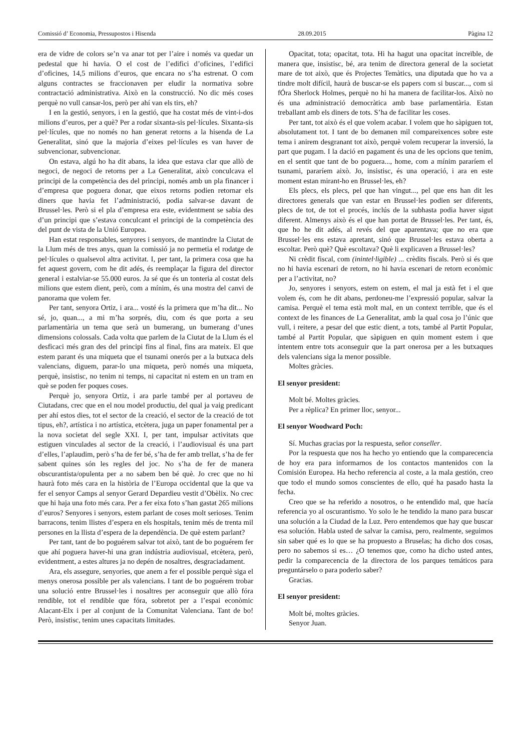Comissió d’ Economia, Pressupostos i Hisenda 28.09.2015 Pàgina 12
era de vidre de colors se’n va anar tot per l’aire i només va quedar un pedestal que hi havia. O el cost de l’edifici d’oficines, l’edifici d’oficines, 14,5 milions d’euros, que encara no s’ha estrenat. O com alguns contractes se fraccionaven per eludir la normativa sobre contractació administrativa. Això en la construcció. No dic més coses perquè no vull cansar-los, però per ahí van els tirs, eh?
I en la gestió, senyors, i en la gestió, que ha costat més de vint-i-dos milions d’euros, per a què? Per a rodar sixanta-sis pel·lícules. Sixanta-sis pel·lícules, que no només no han generat retorns a la hisenda de La Generalitat, sinó que la majoria d’eixes pel·lícules es van haver de subvencionar, subvencionar.
On estava, algú ho ha dit abans, la idea que estava clar que allò de negoci, de negoci de retorns per a La Generalitat, això conculcava el principi de la competència des del principi, només amb un pla financer i d’empresa que poguera donar, que eixos retorns podien retornar els diners que havia fet l’administració, podia salvar-se davant de Brussel·les. Però si el pla d’empresa era este, evidentment se sabia des d’un principi que s’estava conculcant el principi de la competència des del punt de vista de la Unió Europea.
Han estat responsables, senyores i senyors, de mantindre la Ciutat de la Llum més de tres anys, quan la comissió ja no permetia el rodatge de pel·lícules o qualsevol altra activitat. I, per tant, la primera cosa que ha fet aquest govern, com he dit adés, és reemplaçar la figura del director general i estalviar-se 55.000 euros. Ja sé que és un tonteria al costat dels milions que estem dient, però, com a mínim, és una mostra del canvi de panorama que volem fer.
Per tant, senyora Ortiz, i ara... vosté és la primera que m’ha dit... No sé, jo, quan..., a mi m’ha sorprés, diu, com és que porta a seu parlamentària un tema que serà un bumerang, un bumerang d’unes dimensions colossals. Cada volta que parlem de la Ciutat de la Llum és el desficaci més gran des del principi fins al final, fins ara mateix. El que estem parant és una miqueta que el tsunami onerós per a la butxaca dels valencians, diguem, parar-lo una miqueta, però només una miqueta, perquè, insistisc, no tenim ni temps, ni capacitat ni estem en un tram en què se poden fer poques coses.
Perquè jo, senyora Ortiz, i ara parle també per al portaveu de Ciutadans, crec que en el nou model productiu, del qual ja vaig predicant per ahí estos dies, tot el sector de la creació, el sector de la creació de tot tipus, eh?, artística i no artística, etcètera, juga un paper fonamental per a la nova societat del segle XXI. I, per tant, impulsar activitats que estiguen vinculades al sector de la creació, i l’audiovisual és una part d’elles, l’aplaudim, però s’ha de fer bé, s’ha de fer amb trellat, s’ha de fer sabent quines són les regles del joc. No s’ha de fer de manera obscurantista/opulenta per a no sabem ben bé què. Jo crec que no hi haurà foto més cara en la història de l’Europa occidental que la que va fer el senyor Camps al senyor Gerard Depardieu vestit d’Obèlix. No crec que hi haja una foto més cara. Per a fer eixa foto s’han gastat 265 milions d’euros? Senyores i senyors, estem parlant de coses molt serioses. Tenim barracons, tenim llistes d’espera en els hospitals, tenim més de trenta mil persones en la llista d’espera de la dependència. De què estem parlant?
Per tant, tant de bo poguérem salvar tot això, tant de bo poguérem fer que ahí poguera haver-hi una gran indústria audiovisual, etcètera, però, evidentment, a estes altures ja no depén de nosaltres, desgraciadament.
Ara, els assegure, senyories, que anem a fer el possible perquè siga el menys onerosa possible per als valencians. I tant de bo poguérem trobar una solució entre Brussel·les i nosaltres per aconseguir que allò fóra rendible, tot el rendible que fóra, sobretot per a l’espai econòmic Alacant-Elx i per al conjunt de la Comunitat Valenciana. Tant de bo! Però, insistisc, tenim unes capacitats limitades.
Opacitat, tota; opacitat, tota. Hi ha hagut una opacitat increïble, de manera que, insistisc, bé, ara tenim de directora general de la societat mare de tot això, que és Projectes Temàtics, una diputada que ho va a tindre molt difícil, haurà de buscar-se els papers com si buscar..., com si fÓra Sherlock Holmes, perquè no hi ha manera de facilitar-los. Això no és una administració democràtica amb base parlamentària. Estan treballant amb els diners de tots. S’ha de facilitar les coses.
Per tant, tot això és el que volem acabar. I volem que ho sàpiguen tot, absolutament tot. I tant de bo demanen mil compareixences sobre este tema i anirem desgranant tot això, perquè volem recuperar la inversió, la part que pugam. I la dació en pagament és una de les opcions que tenim, en el sentit que tant de bo poguera..., home, com a mínim pararíem el tsunami, pararíem això. Jo, insistisc, és una operació, i ara en este moment estan mirant-ho en Brussel·les, eh?
Els plecs, els plecs, pel que han vingut..., pel que ens han dit les directores generals que van estar en Brussel·les podien ser diferents, plecs de tot, de tot el procés, inclús de la subhasta podia haver sigut diferent. Almenys això és el que han portat de Brussel·les. Per tant, és, que ho he dit adés, al revés del que aparentava; que no era que Brussel·les ens estava apretant, sinó que Brussel·les estava oberta a escoltar. Però què? Què escoltava? Què li explicaven a Brussel·les?
Ni crèdit fiscal, com (inintel·ligible) ... crèdits fiscals. Però si és que no hi havia escenari de retorn, no hi havia escenari de retorn econòmic per a l’activitat, no?
Jo, senyores i senyors, estem on estem, el mal ja està fet i el que volem és, com he dit abans, perdoneu-me l’expressió popular, salvar la camisa. Perquè el tema està molt mal, en un context terrible, que és el context de les finances de La Generalitat, amb la qual cosa jo l’únic que vull, i reitere, a pesar del que estic dient, a tots, també al Partit Popular, també al Partit Popular, que sàpiguen en quin moment estem i que intentem entre tots aconseguir que la part onerosa per a les butxaques dels valencians siga la menor possible.
Moltes gràcies.
El senyor president:
Molt bé. Moltes gràcies.
Per a rèplica? En primer lloc, senyor...
El senyor Woodward Poch:
Sí. Muchas gracias por la respuesta, señor conseller.
Por la respuesta que nos ha hecho yo entiendo que la comparecencia de hoy era para informarnos de los contactos mantenidos con la Comisión Europea. Ha hecho referencia al coste, a la mala gestión, creo que todo el mundo somos conscientes de ello, qué ha pasado hasta la fecha.
Creo que se ha referido a nosotros, o he entendido mal, que hacía referencia yo al oscurantismo. Yo solo le he tendido la mano para buscar una solución a la Ciudad de la Luz. Pero entendemos que hay que buscar esa solución. Habla usted de salvar la camisa, pero, realmente, seguimos sin saber qué es lo que se ha propuesto a Bruselas; ha dicho dos cosas, pero no sabemos si es… ¿O tenemos que, como ha dicho usted antes, pedir la comparecencia de la directora de los parques temáticos para preguntárselo o para poderlo saber?
Gracias.
El senyor president:
Molt bé, moltes gràcies.
Senyor Juan.